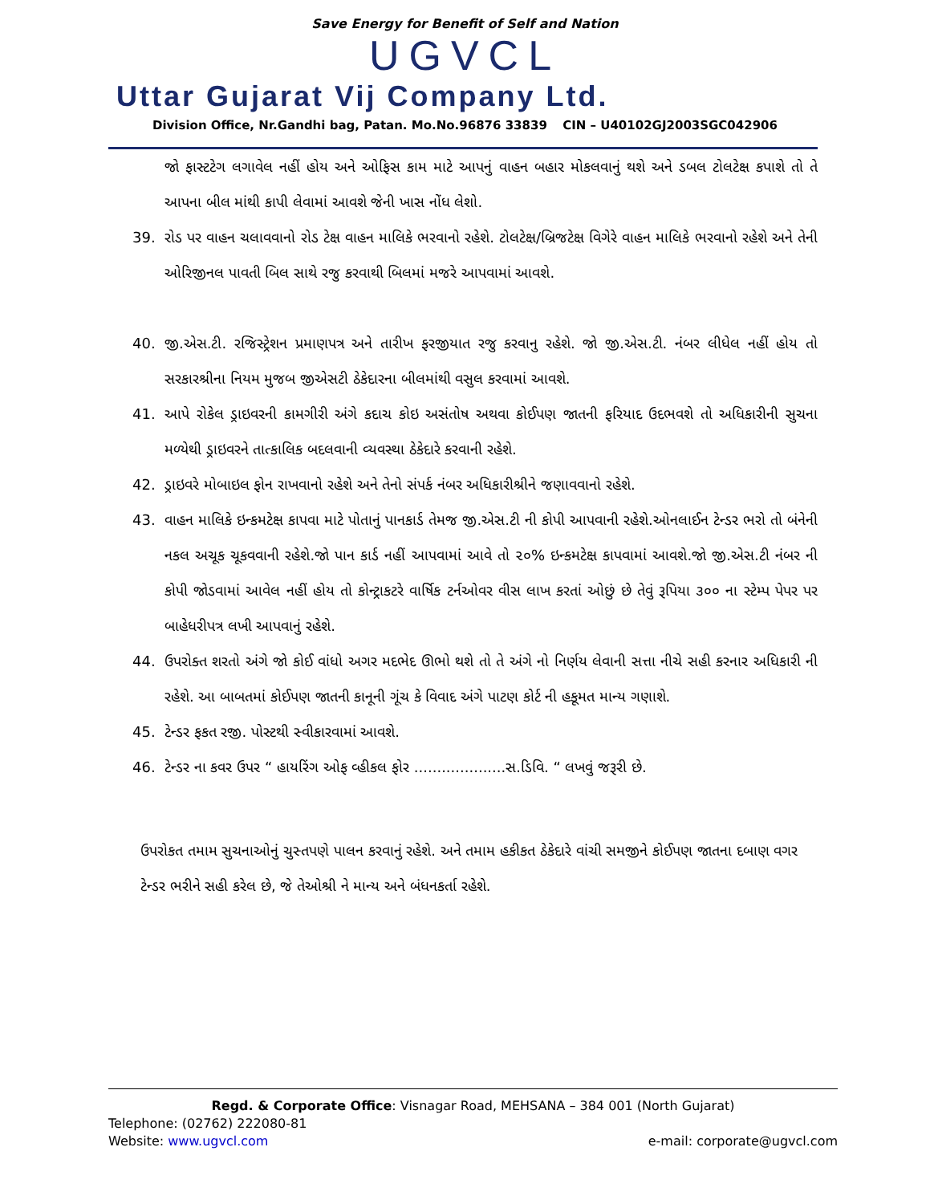Save Energy for Benefit of Self and Nation
UGVCL
Uttar Gujarat Vij Company Ltd.
Division Office, Nr.Gandhi bag, Patan. Mo.No.96876 33839 CIN – U40102GJ2003SGC042906
જો ફાસ્ટટેગ લગાવેલ નહીં હોય અને ઓફિસ કામ માટે આપનું વાહન બહાર મોકલવાનું થશે અને ડબલ ટોલટેક્ષ કપાશે તો તે આપના બીલ માંથી કાપી લેવામાં આવશે જેની ખાસ નોંધ લેશો.
39. રોડ પર વાહન ચલાવવાનો રોડ ટેક્ષ વાહન માલિકે ભરવાનો રહેશે. ટોલટેક્ષ/બ્રિજટેક્ષ વિગેરે વાહન માલિકે ભરવાનો રહેશે અને તેની ઓરિજીનલ પાવતી બિલ સાથે રજુ કરવાથી બિલમાં મજરે આપવામાં આવશે.
40. જી.એસ.ટી. રજિસ્ટ્રેશન પ્રમાણપત્ર અને તારીખ ફરજીયાત રજુ કરવાનુ રહેશે. જો જી.એસ.ટી. નંબર લીધેલ નહીં હોય તો સરકારશ્રીના નિયમ મુજબ જીએસટી ઠેકેદારના બીલમાંથી વસુલ કરવામાં આવશે.
41. આપે રોકેલ ડ્રાઇવરની કામગીરી અંગે કદાચ કોઇ અસંતોષ અથવા કોઈપણ જાતની ફરિયાદ ઉદભવશે તો અધિકારીની સુચના મળ્યેથી ડ્રાઇવરને તાત્કાલિક બદલવાની વ્યવસ્થા ઠેકેદારે કરવાની રહેશે.
42. ડ્રાઇવરે મોબાઇલ ફોન રાખવાનો રહેશે અને તેનો સંપર્ક નંબર અધિકારીશ્રીને જણાવવાનો રહેશે.
43. વાહન માલિકે ઇન્કમટેક્ષ કાપવા માટે પોતાનું પાનકાર્ડ તેમજ જી.એસ.ટી ની કોપી આપવાની રહેશે.ઓનલાઈન ટેન્ડર ભરો તો બંનેની નકલ અચૂક ચૂકવવાની રહેશે.જો પાન કાર્ડ નહીં આપવામાં આવે તો ૨૦% ઇન્કમટેક્ષ કાપવામાં આવશે.જો જી.એસ.ટી નંબર ની કોપી જોડવામાં આવેલ નહીં હોય તો કોન્ટ્રાકટરે વાર્ષિક ટર્નઓવર વીસ લાખ કરતાં ઓછું છે તેવું રૂપિયા ૩૦૦ ના સ્ટેમ્પ પેપર પર બાહેધરીપત્ર લખી આપવાનું રહેશે.
44. ઉપરોક્ત શરતો અંગે જો કોઈ વાંધો અગર મદભેદ ઊભો થશે તો તે અંગે નો નિર્ણય લેવાની સત્તા નીચે સહી કરનાર અધિકારી ની રહેશે. આ બાબતમાં કોઈપણ જાતની કાનૂની ગૂંચ કે વિવાદ અંગે પાટણ કોર્ટ ની હકૂમત માન્ય ગણાશે.
45. ટેન્ડર ફકત રજી. પોસ્ટથી સ્વીકારવામાં આવશે.
46. ટેન્ડર ના કવર ઉપર “ હાયરિંગ ઓફ વ્હીકલ ફોર ....................સ.ડિવિ. “ લખવું જરૂરી છે.
ઉપરોકત તમામ સુચનાઓનું ચુસ્તપણે પાલન કરવાનું રહેશે. અને તમામ હકીકત ઠેકેદારે વાંચી સમજીને કોઈપણ જાતના દબાણ વગર ટેન્ડર ભરીને સહી કરેલ છે, જે તેઓશ્રી ને માન્ય અને બંધનકર્તા રહેશે.
Regd. & Corporate Office: Visnagar Road, MEHSANA – 384 001 (North Gujarat)
Telephone: (02762) 222080-81
Website: www.ugvcl.com e-mail: corporate@ugvcl.com